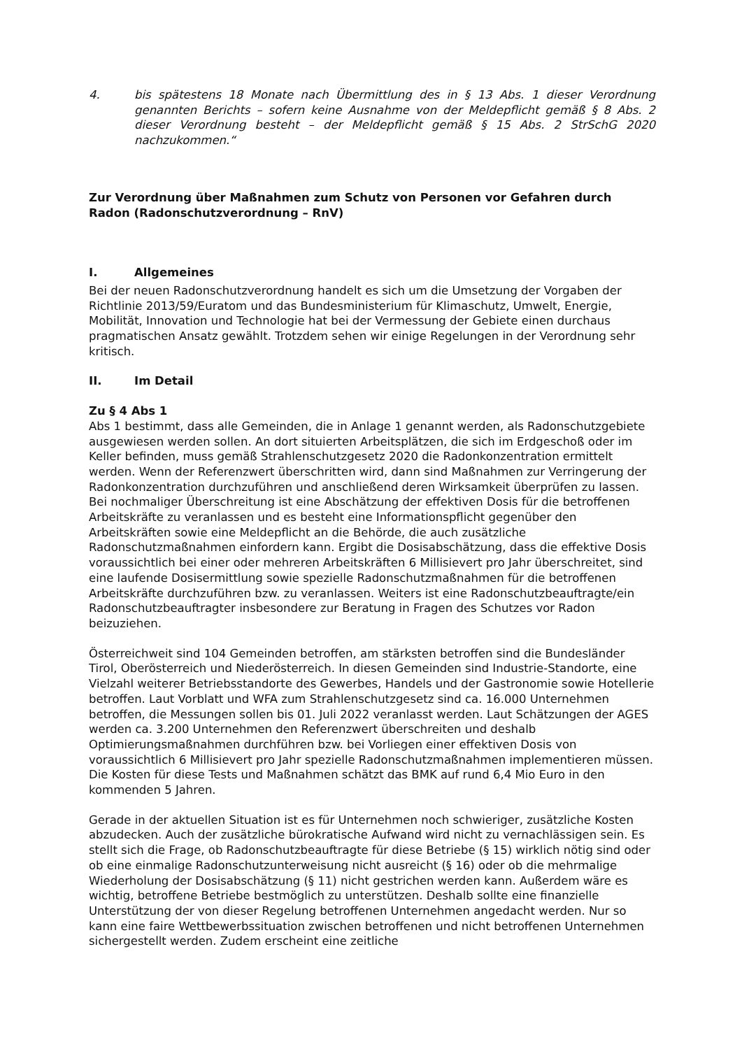4. bis spätestens 18 Monate nach Übermittlung des in § 13 Abs. 1 dieser Verordnung genannten Berichts – sofern keine Ausnahme von der Meldepflicht gemäß § 8 Abs. 2 dieser Verordnung besteht – der Meldepflicht gemäß § 15 Abs. 2 StrSchG 2020 nachzukommen.“
Zur Verordnung über Maßnahmen zum Schutz von Personen vor Gefahren durch Radon (Radonschutzverordnung – RnV)
I. Allgemeines
Bei der neuen Radonschutzverordnung handelt es sich um die Umsetzung der Vorgaben der Richtlinie 2013/59/Euratom und das Bundesministerium für Klimaschutz, Umwelt, Energie, Mobilität, Innovation und Technologie hat bei der Vermessung der Gebiete einen durchaus pragmatischen Ansatz gewählt. Trotzdem sehen wir einige Regelungen in der Verordnung sehr kritisch.
II. Im Detail
Zu § 4 Abs 1
Abs 1 bestimmt, dass alle Gemeinden, die in Anlage 1 genannt werden, als Radonschutzgebiete ausgewiesen werden sollen. An dort situierten Arbeitsplätzen, die sich im Erdgeschoß oder im Keller befinden, muss gemäß Strahlenschutzgesetz 2020 die Radonkonzentration ermittelt werden. Wenn der Referenzwert überschritten wird, dann sind Maßnahmen zur Verringerung der Radonkonzentration durchzuführen und anschließend deren Wirksamkeit überprüfen zu lassen. Bei nochmaliger Überschreitung ist eine Abschätzung der effektiven Dosis für die betroffenen Arbeitskräfte zu veranlassen und es besteht eine Informationspflicht gegenüber den Arbeitskräften sowie eine Meldepflicht an die Behörde, die auch zusätzliche Radonschutzmaßnahmen einfordern kann. Ergibt die Dosisabschätzung, dass die effektive Dosis voraussichtlich bei einer oder mehreren Arbeitskräften 6 Millisievert pro Jahr überschreitet, sind eine laufende Dosisermittlung sowie spezielle Radonschutzmaßnahmen für die betroffenen Arbeitskräfte durchzuführen bzw. zu veranlassen. Weiters ist eine Radonschutzbeauftragte/ein Radonschutzbeauftragter insbesondere zur Beratung in Fragen des Schutzes vor Radon beizuziehen.
Österreichweit sind 104 Gemeinden betroffen, am stärksten betroffen sind die Bundesländer Tirol, Oberösterreich und Niederösterreich. In diesen Gemeinden sind Industrie-Standorte, eine Vielzahl weiterer Betriebsstandorte des Gewerbes, Handels und der Gastronomie sowie Hotellerie betroffen. Laut Vorblatt und WFA zum Strahlenschutzgesetz sind ca. 16.000 Unternehmen betroffen, die Messungen sollen bis 01. Juli 2022 veranlasst werden. Laut Schätzungen der AGES werden ca. 3.200 Unternehmen den Referenzwert überschreiten und deshalb Optimierungsmaßnahmen durchführen bzw. bei Vorliegen einer effektiven Dosis von voraussichtlich 6 Millisievert pro Jahr spezielle Radonschutzmaßnahmen implementieren müssen. Die Kosten für diese Tests und Maßnahmen schätzt das BMK auf rund 6,4 Mio Euro in den kommenden 5 Jahren.
Gerade in der aktuellen Situation ist es für Unternehmen noch schwieriger, zusätzliche Kosten abzudecken. Auch der zusätzliche bürokratische Aufwand wird nicht zu vernachlässigen sein. Es stellt sich die Frage, ob Radonschutzbeauftragte für diese Betriebe (§ 15) wirklich nötig sind oder ob eine einmalige Radonschutzunterweisung nicht ausreicht (§ 16) oder ob die mehrmalige Wiederholung der Dosisabschätzung (§ 11) nicht gestrichen werden kann. Außerdem wäre es wichtig, betroffene Betriebe bestmöglich zu unterstützen. Deshalb sollte eine finanzielle Unterstützung der von dieser Regelung betroffenen Unternehmen angedacht werden. Nur so kann eine faire Wettbewerbssituation zwischen betroffenen und nicht betroffenen Unternehmen sichergestellt werden. Zudem erscheint eine zeitliche